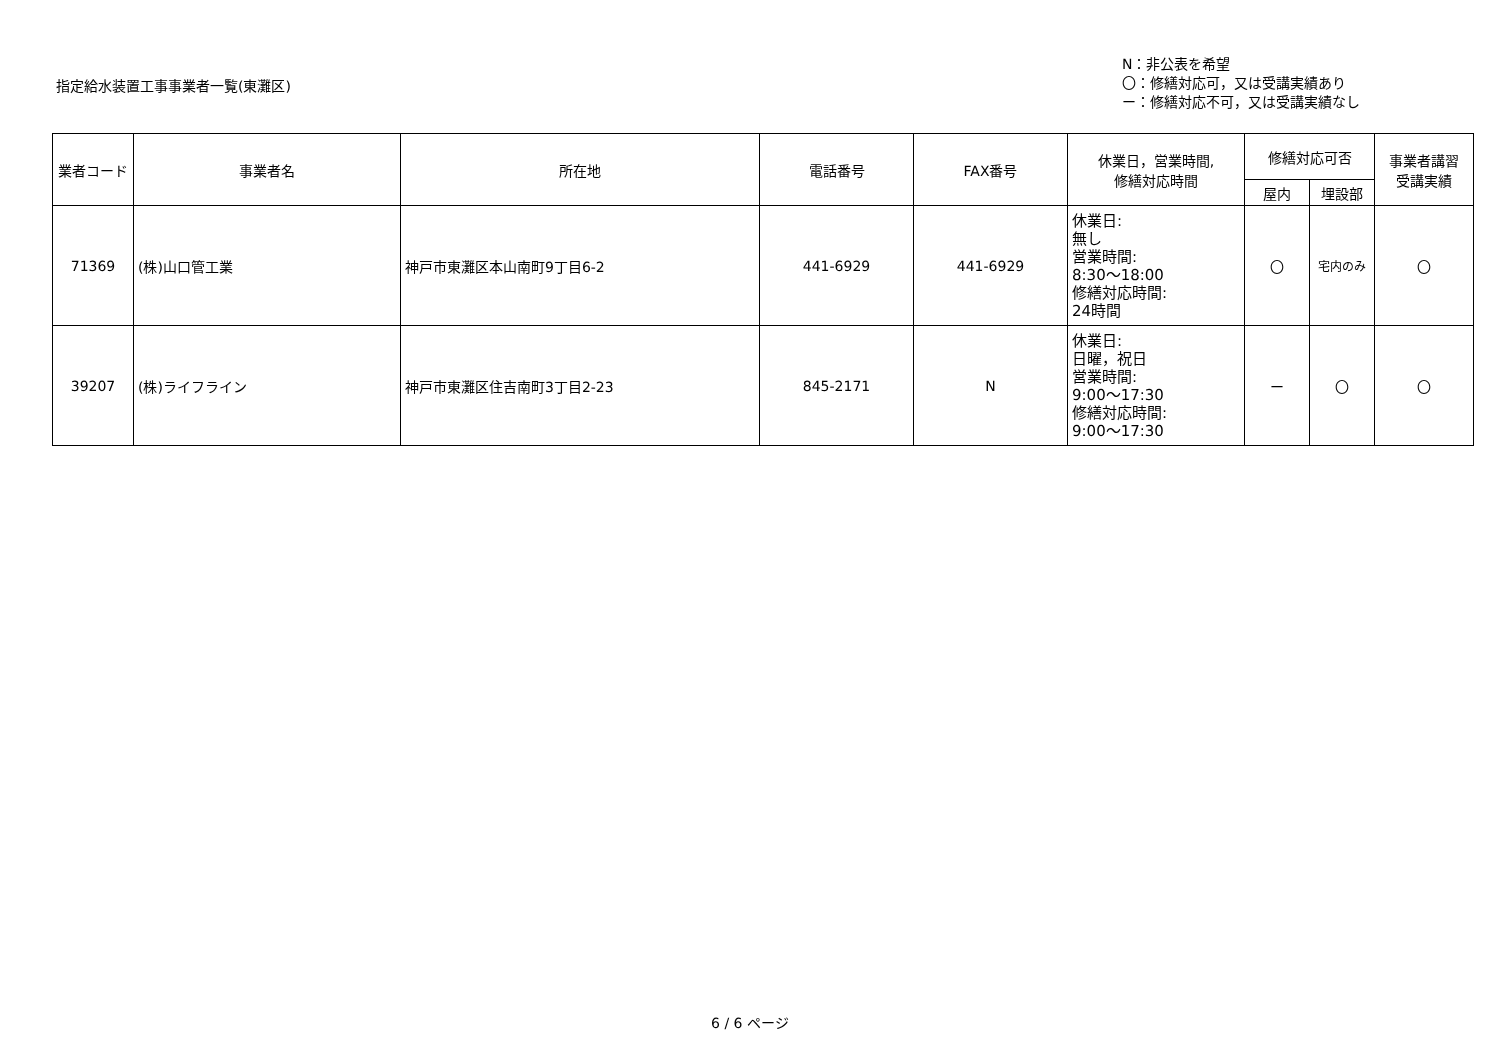指定給水装置工事事業者一覧(東灘区)
N：非公表を希望
〇：修繕対応可，又は受講実績あり
ー：修繕対応不可，又は受講実績なし
| 業者コード | 事業者名 | 所在地 | 電話番号 | FAX番号 | 休業日，営業時間, 修繕対応時間 | 修繕対応可否 | | 事業者講習 受講実績 |
| --- | --- | --- | --- | --- | --- | --- | --- | --- |
| | | | | | | 屋内 | 埋設部 | |
| 71369 | (株)山口管工業 | 神戸市東灘区本山南町9丁目6-2 | 441-6929 | 441-6929 | 休業日: 無し 営業時間: 8:30～18:00 修繕対応時間: 24時間 | 〇 | 宅内のみ | 〇 |
| 39207 | (株)ライフライン | 神戸市東灘区住吉南町3丁目2-23 | 845-2171 | N | 休業日: 日曜，祝日 営業時間: 9:00～17:30 修繕対応時間: 9:00～17:30 | ー | 〇 | 〇 |
6 / 6 ページ